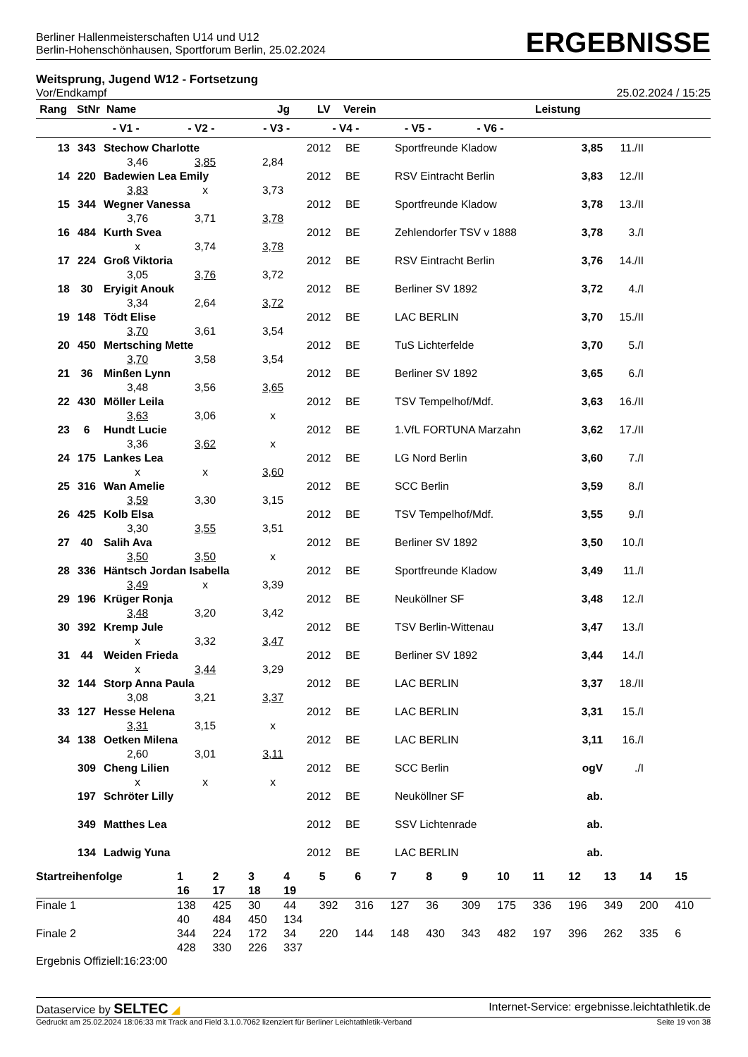Berliner Hallenmeisterschaften U14 und U12
Berlin-Hohenschönhausen, Sportforum Berlin, 25.02.2024
ERGEBNISSE
Weitsprung, Jugend W12 - Fortsetzung
Vor/Endkampf 25.02.2024 / 15:25
| Rang | StNr | Name | Jg | LV | Verein | Leistung | |
| --- | --- | --- | --- | --- | --- | --- | --- |
| - V1 - - V2 - - V3 - - V4 - - V5 - - V6 - | | | | | | | |
| 13 | 343 | Stechow Charlotte | | | 2012 | BE | Sportfreunde Kladow | 3,85 | 11./II |
| | | 3,46 | 3,85 | 2,84 | | | | | |
| 14 | 220 | Badewien Lea Emily | | | 2012 | BE | RSV Eintracht Berlin | 3,83 | 12./II |
| | | 3,83 | x | 3,73 | | | | | |
| 15 | 344 | Wegner Vanessa | | | 2012 | BE | Sportfreunde Kladow | 3,78 | 13./II |
| | | 3,76 | 3,71 | 3,78 | | | | | |
| 16 | 484 | Kurth Svea | | | 2012 | BE | Zehlendorfer TSV v 1888 | 3,78 | 3./I |
| | | x | 3,74 | 3,78 | | | | | |
| 17 | 224 | Groß Viktoria | | | 2012 | BE | RSV Eintracht Berlin | 3,76 | 14./II |
| | | 3,05 | 3,76 | 3,72 | | | | | |
| 18 | 30 | Eryigit Anouk | | | 2012 | BE | Berliner SV 1892 | 3,72 | 4./I |
| | | 3,34 | 2,64 | 3,72 | | | | | |
| 19 | 148 | Tödt Elise | | | 2012 | BE | LAC BERLIN | 3,70 | 15./II |
| | | 3,70 | 3,61 | 3,54 | | | | | |
| 20 | 450 | Mertsching Mette | | | 2012 | BE | TuS Lichterfelde | 3,70 | 5./I |
| | | 3,70 | 3,58 | 3,54 | | | | | |
| 21 | 36 | Minßen Lynn | | | 2012 | BE | Berliner SV 1892 | 3,65 | 6./I |
| | | 3,48 | 3,56 | 3,65 | | | | | |
| 22 | 430 | Möller Leila | | | 2012 | BE | TSV Tempelhof/Mdf. | 3,63 | 16./II |
| | | 3,63 | 3,06 | x | | | | | |
| 23 | 6 | Hundt Lucie | | | 2012 | BE | 1.VfL FORTUNA Marzahn | 3,62 | 17./II |
| | | 3,36 | 3,62 | x | | | | | |
| 24 | 175 | Lankes Lea | | | 2012 | BE | LG Nord Berlin | 3,60 | 7./I |
| | | x | x | 3,60 | | | | | |
| 25 | 316 | Wan Amelie | | | 2012 | BE | SCC Berlin | 3,59 | 8./I |
| | | 3,59 | 3,30 | 3,15 | | | | | |
| 26 | 425 | Kolb Elsa | | | 2012 | BE | TSV Tempelhof/Mdf. | 3,55 | 9./I |
| | | 3,30 | 3,55 | 3,51 | | | | | |
| 27 | 40 | Salih Ava | | | 2012 | BE | Berliner SV 1892 | 3,50 | 10./I |
| | | 3,50 | 3,50 | x | | | | | |
| 28 | 336 | Häntsch Jordan Isabella | | | 2012 | BE | Sportfreunde Kladow | 3,49 | 11./I |
| | | 3,49 | x | 3,39 | | | | | |
| 29 | 196 | Krüger Ronja | | | 2012 | BE | Neuköllner SF | 3,48 | 12./I |
| | | 3,48 | 3,20 | 3,42 | | | | | |
| 30 | 392 | Kremp Jule | | | 2012 | BE | TSV Berlin-Wittenau | 3,47 | 13./I |
| | | x | 3,32 | 3,47 | | | | | |
| 31 | 44 | Weiden Frieda | | | 2012 | BE | Berliner SV 1892 | 3,44 | 14./I |
| | | x | 3,44 | 3,29 | | | | | |
| 32 | 144 | Storp Anna Paula | | | 2012 | BE | LAC BERLIN | 3,37 | 18./II |
| | | 3,08 | 3,21 | 3,37 | | | | | |
| 33 | 127 | Hesse Helena | | | 2012 | BE | LAC BERLIN | 3,31 | 15./I |
| | | 3,31 | 3,15 | x | | | | | |
| 34 | 138 | Oetken Milena | | | 2012 | BE | LAC BERLIN | 3,11 | 16./I |
| | | 2,60 | 3,01 | 3,11 | | | | | |
| | 309 | Cheng Lilien | | | 2012 | BE | SCC Berlin | ogV | ./I |
| | | x | x | x | | | | | |
| | 197 | Schröter Lilly | | | 2012 | BE | Neuköllner SF | ab. | |
| | 349 | Matthes Lea | | | 2012 | BE | SSV Lichtenrade | ab. | |
| | 134 | Ladwig Yuna | | | 2012 | BE | LAC BERLIN | ab. | |
| Startreihenfolge | 1 | 2 | 3 | 4 | 5 | 6 | 7 | 8 | 9 | 10 | 11 | 12 | 13 | 14 | 15 |
| --- | --- | --- | --- | --- | --- | --- | --- | --- | --- | --- | --- | --- | --- | --- | --- |
| | 16 | 17 | 18 | 19 | | | | | | | | | | | |
| Finale 1 | 138 | 425 | 30 | 44 | 392 | 316 | 127 | 36 | 309 | 175 | 336 | 196 | 349 | 200 | 410 |
| | 40 | 484 | 450 | 134 | | | | | | | | | | | |
| Finale 2 | 344 | 224 | 172 | 34 | 220 | 144 | 148 | 430 | 343 | 482 | 197 | 396 | 262 | 335 | 6 |
| | 428 | 330 | 226 | 337 | | | | | | | | | | | |
Ergebnis Offiziell:16:23:00
Dataservice by SELTEC ◢ Internet-Service: ergebnisse.leichtathletik.de
Gedruckt am 25.02.2024 18:06:33 mit Track and Field 3.1.0.7062 lizenziert für Berliner Leichtathletik-Verband Seite 19 von 38